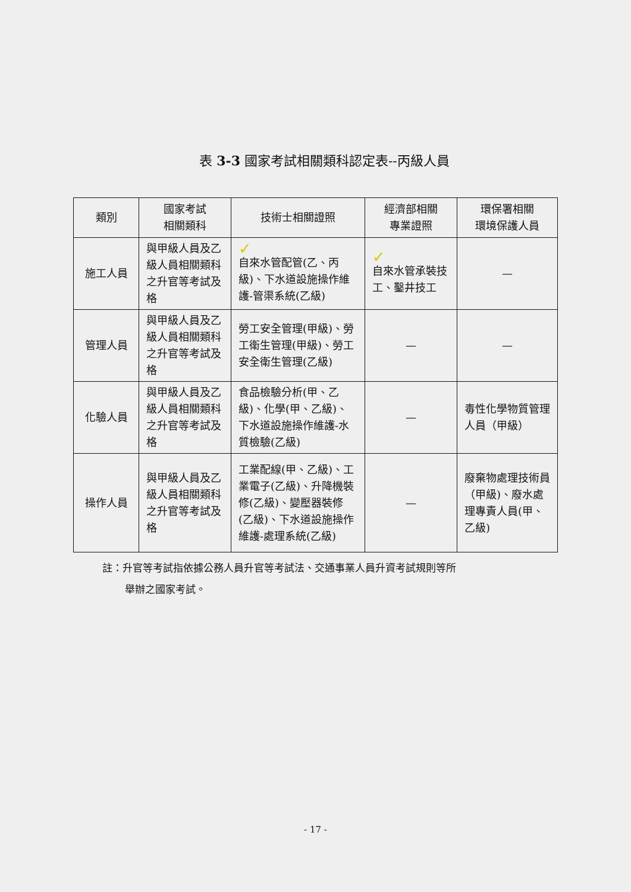表 3-3 國家考試相關類科認定表--丙級人員
| 類別 | 國家考試 相關類科 | 技術士相關證照 | 經濟部相關 專業證照 | 環保署相關 環境保護人員 |
| --- | --- | --- | --- | --- |
| 施工人員 | 與甲級人員及乙級人員相關類科之升官等考試及格 | ✓ 自來水管配管(乙、丙級)、下水道設施操作維護-管渠系統(乙級) | ✓ 自來水管承裝技工、鑿井技工 | — |
| 管理人員 | 與甲級人員及乙級人員相關類科之升官等考試及格 | 勞工安全管理(甲級)、勞工衛生管理(甲級)、勞工安全衛生管理(乙級) | — | — |
| 化驗人員 | 與甲級人員及乙級人員相關類科之升官等考試及格 | 食品檢驗分析(甲、乙級)、化學(甲、乙級)、下水道設施操作維護-水質檢驗(乙級) | — | 毒性化學物質管理人員（甲級） |
| 操作人員 | 與甲級人員及乙級人員相關類科之升官等考試及格 | 工業配線(甲、乙級)、工業電子(乙級)、升降機裝修(乙級)、變壓器裝修(乙級)、下水道設施操作維護-處理系統(乙級) | — | 廢棄物處理技術員（甲級)、廢水處理專責人員(甲、乙級) |
註：升官等考試指依據公務人員升官等考試法、交通事業人員升資考試規則等所
舉辦之國家考試。
- 17 -